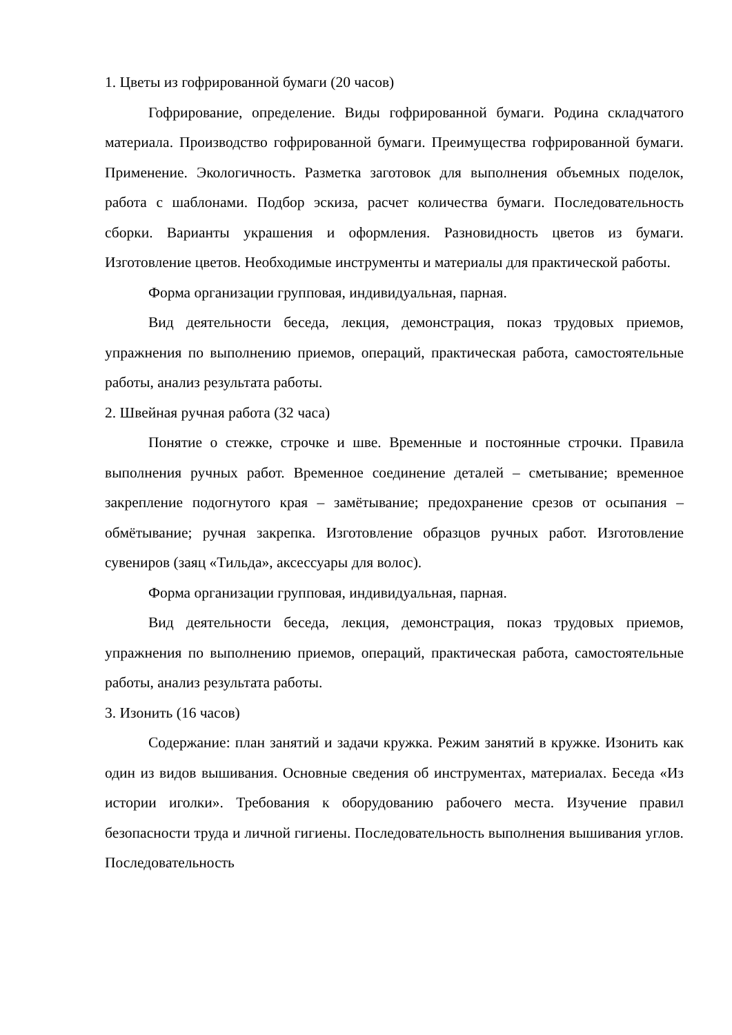1. Цветы из гофрированной бумаги (20 часов)
Гофрирование, определение. Виды гофрированной бумаги. Родина складчатого материала. Производство гофрированной бумаги. Преимущества гофрированной бумаги. Применение. Экологичность. Разметка заготовок для выполнения объемных поделок, работа с шаблонами. Подбор эскиза, расчет количества бумаги. Последовательность сборки. Варианты украшения и оформления. Разновидность цветов из бумаги. Изготовление цветов. Необходимые инструменты и материалы для практической работы.
Форма организации групповая, индивидуальная, парная.
Вид деятельности беседа, лекция, демонстрация, показ трудовых приемов, упражнения по выполнению приемов, операций, практическая работа, самостоятельные работы, анализ результата работы.
2. Швейная ручная работа (32 часа)
Понятие о стежке, строчке и шве. Временные и постоянные строчки. Правила выполнения ручных работ. Временное соединение деталей – сметывание; временное закрепление подогнутого края – замётывание; предохранение срезов от осыпания – обмётывание; ручная закрепка. Изготовление образцов ручных работ. Изготовление сувениров (заяц «Тильда», аксессуары для волос).
Форма организации групповая, индивидуальная, парная.
Вид деятельности беседа, лекция, демонстрация, показ трудовых приемов, упражнения по выполнению приемов, операций, практическая работа, самостоятельные работы, анализ результата работы.
3. Изонить (16 часов)
Содержание: план занятий и задачи кружка. Режим занятий в кружке. Изонить как один из видов вышивания. Основные сведения об инструментах, материалах. Беседа «Из истории иголки». Требования к оборудованию рабочего места. Изучение правил безопасности труда и личной гигиены. Последовательность выполнения вышивания углов. Последовательность